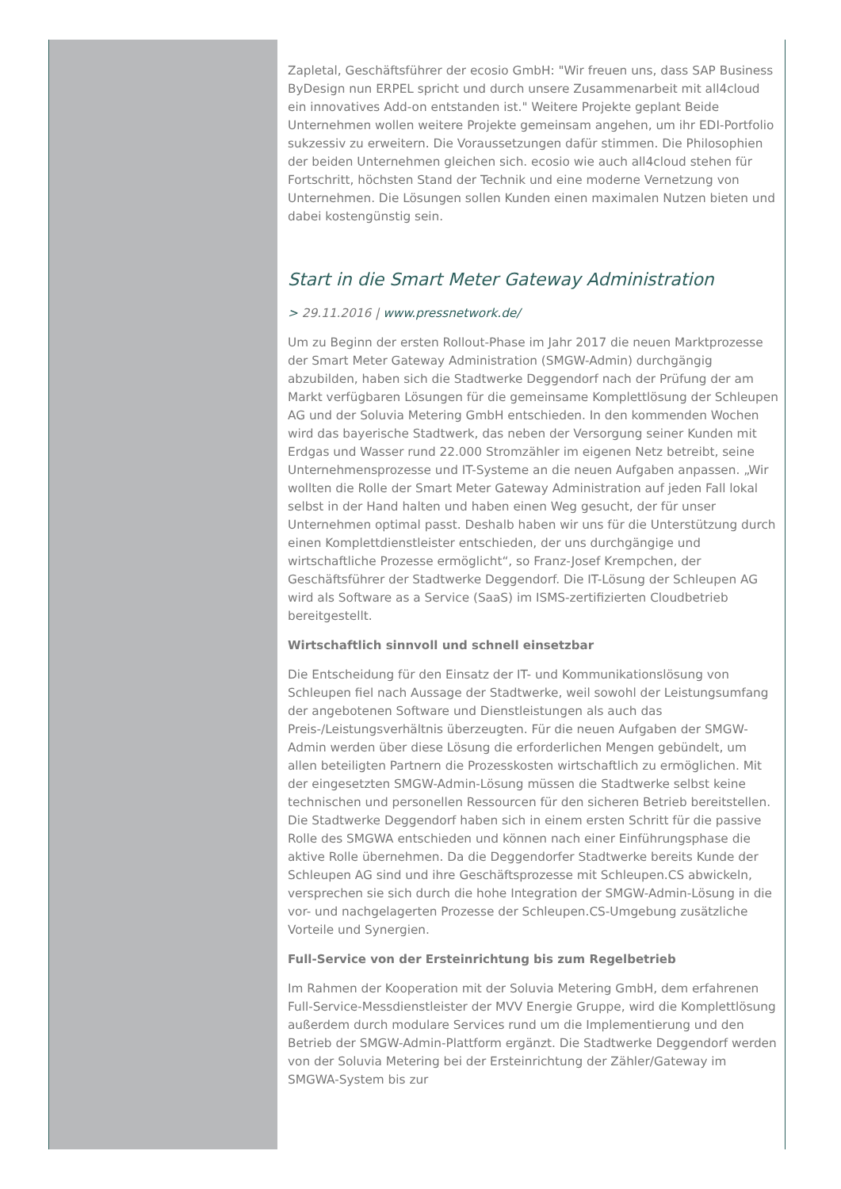Zapletal, Geschäftsführer der ecosio GmbH: "Wir freuen uns, dass SAP Business ByDesign nun ERPEL spricht und durch unsere Zusammenarbeit mit all4cloud ein innovatives Add-on entstanden ist." Weitere Projekte geplant Beide Unternehmen wollen weitere Projekte gemeinsam angehen, um ihr EDI-Portfolio sukzessiv zu erweitern. Die Voraussetzungen dafür stimmen. Die Philosophien der beiden Unternehmen gleichen sich. ecosio wie auch all4cloud stehen für Fortschritt, höchsten Stand der Technik und eine moderne Vernetzung von Unternehmen. Die Lösungen sollen Kunden einen maximalen Nutzen bieten und dabei kostengünstig sein.
Start in die Smart Meter Gateway Administration
> 29.11.2016 | www.pressnetwork.de/
Um zu Beginn der ersten Rollout-Phase im Jahr 2017 die neuen Marktprozesse der Smart Meter Gateway Administration (SMGW-Admin) durchgängig abzubilden, haben sich die Stadtwerke Deggendorf nach der Prüfung der am Markt verfügbaren Lösungen für die gemeinsame Komplettlösung der Schleupen AG und der Soluvia Metering GmbH entschieden. In den kommenden Wochen wird das bayerische Stadtwerk, das neben der Versorgung seiner Kunden mit Erdgas und Wasser rund 22.000 Stromzähler im eigenen Netz betreibt, seine Unternehmensprozesse und IT-Systeme an die neuen Aufgaben anpassen. „Wir wollten die Rolle der Smart Meter Gateway Administration auf jeden Fall lokal selbst in der Hand halten und haben einen Weg gesucht, der für unser Unternehmen optimal passt. Deshalb haben wir uns für die Unterstützung durch einen Komplettdienstleister entschieden, der uns durchgängige und wirtschaftliche Prozesse ermöglicht“, so Franz-Josef Krempchen, der Geschäftsführer der Stadtwerke Deggendorf. Die IT-Lösung der Schleupen AG wird als Software as a Service (SaaS) im ISMS-zertifizierten Cloudbetrieb bereitgestellt.
Wirtschaftlich sinnvoll und schnell einsetzbar
Die Entscheidung für den Einsatz der IT- und Kommunikationslösung von Schleupen fiel nach Aussage der Stadtwerke, weil sowohl der Leistungsumfang der angebotenen Software und Dienstleistungen als auch das Preis-/Leistungsverhältnis überzeugten. Für die neuen Aufgaben der SMGW-Admin werden über diese Lösung die erforderlichen Mengen gebündelt, um allen beteiligten Partnern die Prozesskosten wirtschaftlich zu ermöglichen. Mit der eingesetzten SMGW-Admin-Lösung müssen die Stadtwerke selbst keine technischen und personellen Ressourcen für den sicheren Betrieb bereitstellen. Die Stadtwerke Deggendorf haben sich in einem ersten Schritt für die passive Rolle des SMGWA entschieden und können nach einer Einführungsphase die aktive Rolle übernehmen. Da die Deggendorfer Stadtwerke bereits Kunde der Schleupen AG sind und ihre Geschäftsprozesse mit Schleupen.CS abwickeln, versprechen sie sich durch die hohe Integration der SMGW-Admin-Lösung in die vor- und nachgelagerten Prozesse der Schleupen.CS-Umgebung zusätzliche Vorteile und Synergien.
Full-Service von der Ersteinrichtung bis zum Regelbetrieb
Im Rahmen der Kooperation mit der Soluvia Metering GmbH, dem erfahrenen Full-Service-Messdienstleister der MVV Energie Gruppe, wird die Komplettlösung außerdem durch modulare Services rund um die Implementierung und den Betrieb der SMGW-Admin-Plattform ergänzt. Die Stadtwerke Deggendorf werden von der Soluvia Metering bei der Ersteinrichtung der Zähler/Gateway im SMGWA-System bis zur